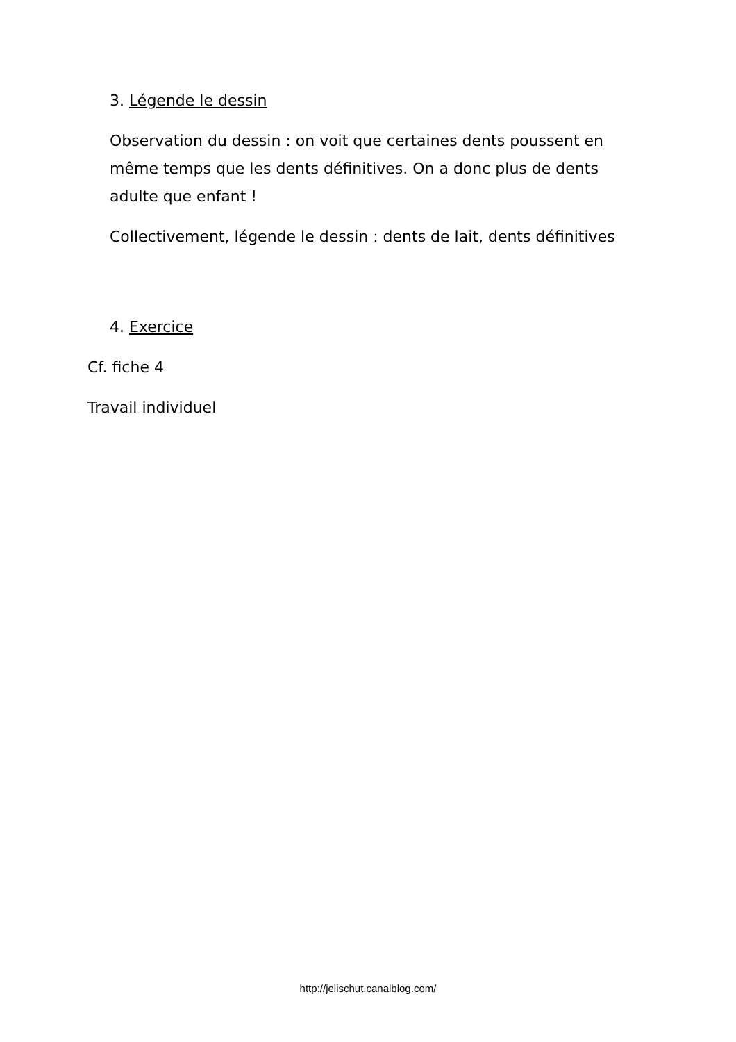3. Légende le dessin
Observation du dessin : on voit que certaines dents poussent en même temps que les dents définitives. On a donc plus de dents adulte que enfant !
Collectivement, légende le dessin : dents de lait, dents définitives
4. Exercice
Cf. fiche 4
Travail individuel
http://jelischut.canalblog.com/